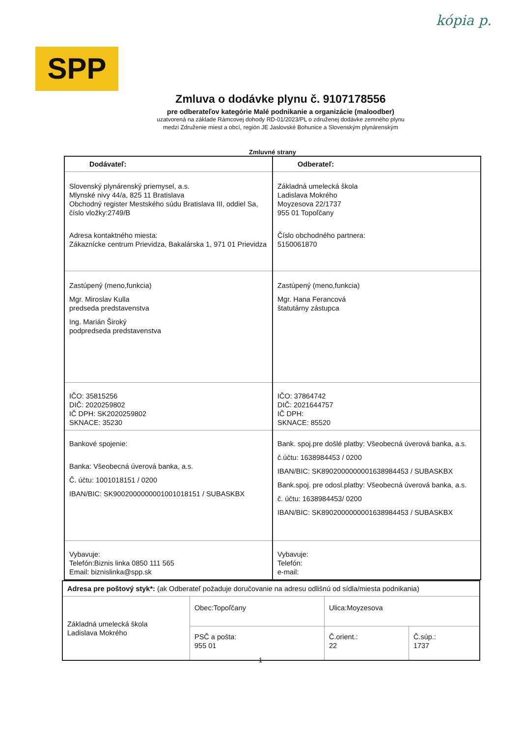kópia p.
SPP
Zmluva o dodávke plynu č. 9107178556
pre odberateľov kategórie Malé podnikanie a organizácie (maloodber)
uzatvorená na základe Rámcovej dohody RD-01/2023/PL o združenej dodávke zemného plynu
medzi Združenie miest a obcí, región JE Jaslovské Bohunice a Slovenským plynárenským
Zmluvné strany
| Dodávateľ: | Odberateľ: |
| Slovenský plynárenský priemysel, a.s. Mlynské nivy 44/a, 825 11 Bratislava Obchodný register Mestského súdu Bratislava III, oddiel Sa, číslo vložky:2749/B Adresa kontaktného miesta: Zákaznícke centrum Prievidza, Bakalárska 1, 971 01 Prievidza | Základná umelecká škola Ladislava Mokrého Moyzesova 22/1737 955 01 Topoľčany Číslo obchodného partnera: 5150061870 |
| Zastúpený (meno,funkcia) Mgr. Miroslav Kulla predseda predstavenstva Ing. Marián Široký podpredseda predstavenstva | Zastúpený (meno,funkcia) Mgr. Hana Ferancová štatutárny zástupca |
| IČO: 35815256 DIČ: 2020259802 IČ DPH: SK2020259802 SKNACE: 35230 | IČO: 37864742 DIČ: 2021644757 IČ DPH: SKNACE: 85520 |
| Bankové spojenie: Banka: Všeobecná úverová banka, a.s. Č. účtu: 1001018151 / 0200 IBAN/BIC: SK9002000000001001018151 / SUBASKBX | Bank. spoj.pre došlé platby: Všeobecná úverová banka, a.s. č.účtu: 1638984453 / 0200 IBAN/BIC: SK8902000000001638984453 / SUBASKBX Bank.spoj. pre odosl.platby: Všeobecná úverová banka, a.s. č. účtu: 1638984453/ 0200 IBAN/BIC: SK8902000000001638984453 / SUBASKBX |
| Vybavuje: Telefón:Biznis linka 0850 111 565 Email: biznislinka@spp.sk | Vybavuje: Telefón: e-mail: |
| Adresa pre poštový styk*: (ak Odberateľ požaduje doručovanie na adresu odlišnú od sídla/miesta podnikania) | | | |
| Základná umelecká škola Ladislava Mokrého | Obec:Topoľčany | Ulica:Moyzesova | |
| | PSČ a pošta: 955 01 | Č.orient.: 22 | Č.súp.: 1737 |
1